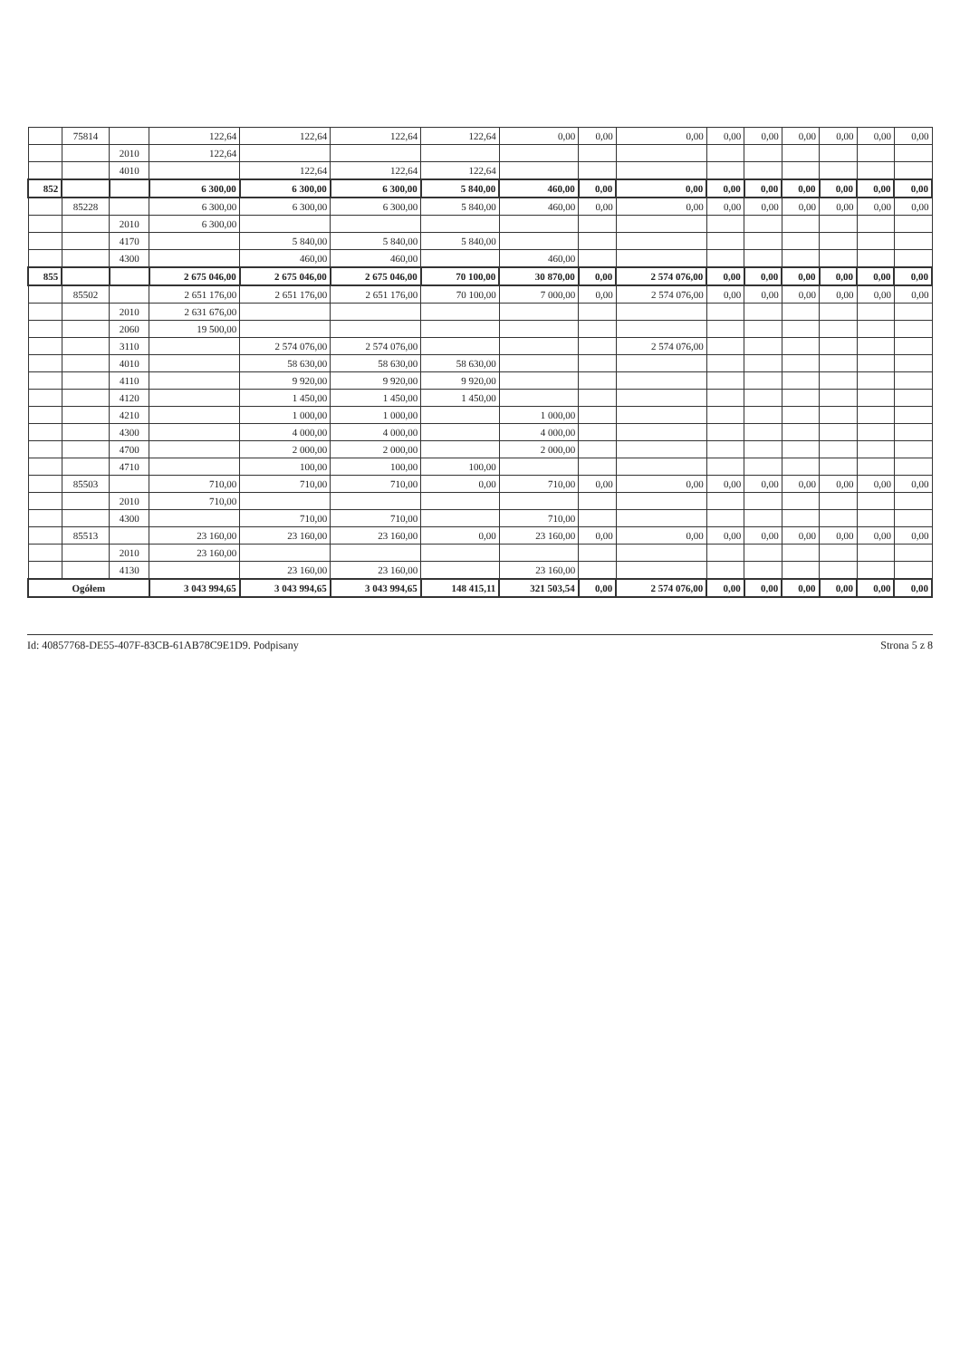| | 75814 | | 122,64 | 122,64 | 122,64 | 122,64 | 0,00 | 0,00 | 0,00 | 0,00 | 0,00 | 0,00 | 0,00 | 0,00 | 0,00 |
| | | 2010 | 122,64 | | | | | | | | | | | | |
| | | 4010 | | 122,64 | 122,64 | 122,64 | | | | | | | | | |
| 852 | | | 6 300,00 | 6 300,00 | 6 300,00 | 5 840,00 | 460,00 | 0,00 | 0,00 | 0,00 | 0,00 | 0,00 | 0,00 | 0,00 | 0,00 |
| | 85228 | | 6 300,00 | 6 300,00 | 6 300,00 | 5 840,00 | 460,00 | 0,00 | 0,00 | 0,00 | 0,00 | 0,00 | 0,00 | 0,00 | 0,00 |
| | | 2010 | 6 300,00 | | | | | | | | | | | | |
| | | 4170 | | 5 840,00 | 5 840,00 | 5 840,00 | | | | | | | | | |
| | | 4300 | | 460,00 | 460,00 | | 460,00 | | | | | | | | |
| 855 | | | 2 675 046,00 | 2 675 046,00 | 2 675 046,00 | 70 100,00 | 30 870,00 | 0,00 | 2 574 076,00 | 0,00 | 0,00 | 0,00 | 0,00 | 0,00 | 0,00 |
| | 85502 | | 2 651 176,00 | 2 651 176,00 | 2 651 176,00 | 70 100,00 | 7 000,00 | 0,00 | 2 574 076,00 | 0,00 | 0,00 | 0,00 | 0,00 | 0,00 | 0,00 |
| | | 2010 | 2 631 676,00 | | | | | | | | | | | | |
| | | 2060 | 19 500,00 | | | | | | | | | | | | |
| | | 3110 | | 2 574 076,00 | 2 574 076,00 | | | | 2 574 076,00 | | | | | | |
| | | 4010 | | 58 630,00 | 58 630,00 | 58 630,00 | | | | | | | | | |
| | | 4110 | | 9 920,00 | 9 920,00 | 9 920,00 | | | | | | | | | |
| | | 4120 | | 1 450,00 | 1 450,00 | 1 450,00 | | | | | | | | | |
| | | 4210 | | 1 000,00 | 1 000,00 | | 1 000,00 | | | | | | | | |
| | | 4300 | | 4 000,00 | 4 000,00 | | 4 000,00 | | | | | | | | |
| | | 4700 | | 2 000,00 | 2 000,00 | | 2 000,00 | | | | | | | | |
| | | 4710 | | 100,00 | 100,00 | 100,00 | | | | | | | | | |
| | 85503 | | 710,00 | 710,00 | 710,00 | 0,00 | 710,00 | 0,00 | 0,00 | 0,00 | 0,00 | 0,00 | 0,00 | 0,00 | 0,00 |
| | | 2010 | 710,00 | | | | | | | | | | | | |
| | | 4300 | | 710,00 | 710,00 | | 710,00 | | | | | | | | |
| | 85513 | | 23 160,00 | 23 160,00 | 23 160,00 | 0,00 | 23 160,00 | 0,00 | 0,00 | 0,00 | 0,00 | 0,00 | 0,00 | 0,00 | 0,00 |
| | | 2010 | 23 160,00 | | | | | | | | | | | | |
| | | 4130 | | 23 160,00 | 23 160,00 | | 23 160,00 | | | | | | | | |
| Ogółem | | | 3 043 994,65 | 3 043 994,65 | 3 043 994,65 | 148 415,11 | 321 503,54 | 0,00 | 2 574 076,00 | 0,00 | 0,00 | 0,00 | 0,00 | 0,00 | 0,00 |
Id: 40857768-DE55-407F-83CB-61AB78C9E1D9. Podpisany Strona 5 z 8